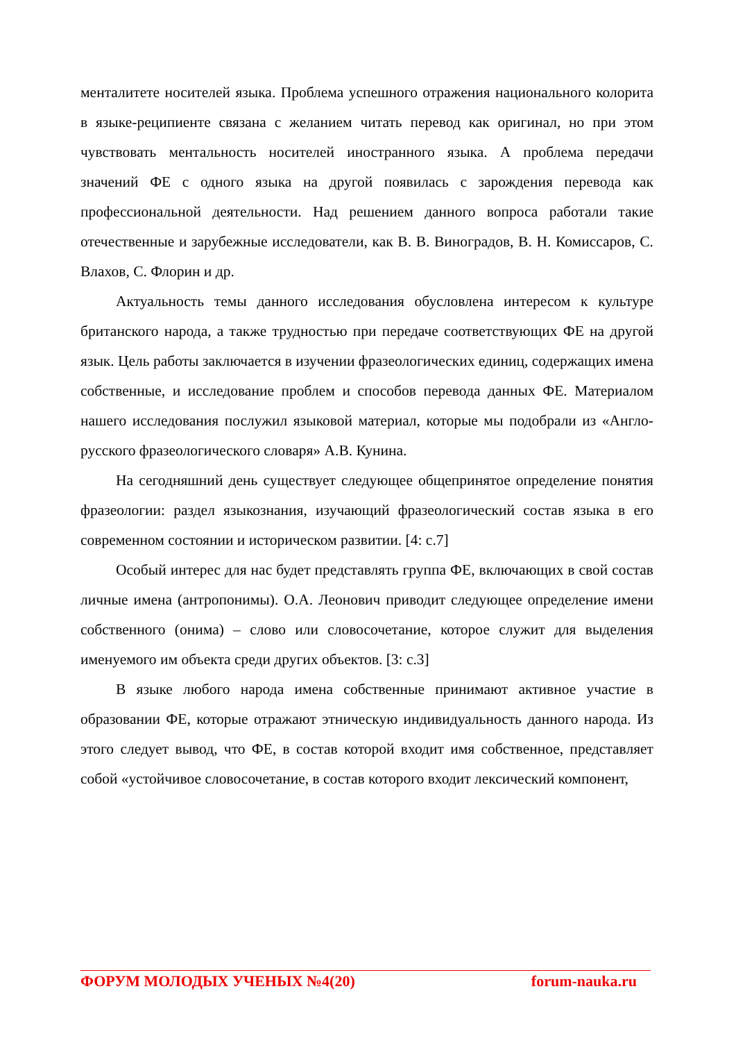менталитете носителей языка. Проблема успешного отражения национального колорита в языке-реципиенте связана с желанием читать перевод как оригинал, но при этом чувствовать ментальность носителей иностранного языка. А проблема передачи значений ФЕ с одного языка на другой появилась с зарождения перевода как профессиональной деятельности. Над решением данного вопроса работали такие отечественные и зарубежные исследователи, как В. В. Виноградов, В. Н. Комиссаров, С. Влахов, С. Флорин и др.
Актуальность темы данного исследования обусловлена интересом к культуре британского народа, а также трудностью при передаче соответствующих ФЕ на другой язык. Цель работы заключается в изучении фразеологических единиц, содержащих имена собственные, и исследование проблем и способов перевода данных ФЕ. Материалом нашего исследования послужил языковой материал, которые мы подобрали из «Англо-русского фразеологического словаря» А.В. Кунина.
На сегодняшний день существует следующее общепринятое определение понятия фразеологии: раздел языкознания, изучающий фразеологический состав языка в его современном состоянии и историческом развитии. [4: с.7]
Особый интерес для нас будет представлять группа ФЕ, включающих в свой состав личные имена (антропонимы). О.А. Леонович приводит следующее определение имени собственного (онима) – слово или словосочетание, которое служит для выделения именуемого им объекта среди других объектов. [3: с.3]
В языке любого народа имена собственные принимают активное участие в образовании ФЕ, которые отражают этническую индивидуальность данного народа. Из этого следует вывод, что ФЕ, в состав которой входит имя собственное, представляет собой «устойчивое словосочетание, в состав которого входит лексический компонент,
ФОРУМ МОЛОДЫХ УЧЕНЫХ №4(20) forum-nauka.ru